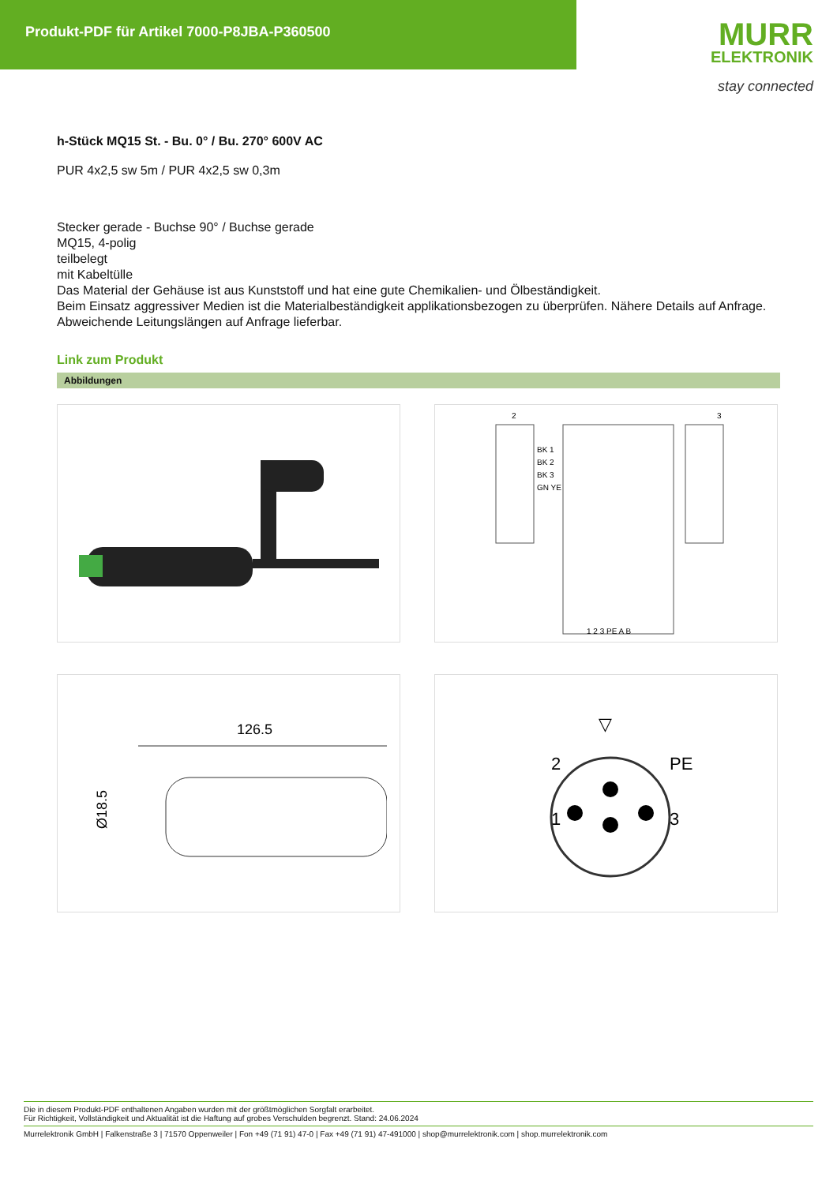Produkt-PDF für Artikel 7000-P8JBA-P360500
MURR
ELEKTRONIK
stay connected
h-Stück MQ15 St. - Bu. 0° / Bu. 270° 600V AC
PUR 4x2,5 sw 5m / PUR 4x2,5 sw 0,3m
Stecker gerade - Buchse 90° / Buchse gerade
MQ15, 4-polig
teilbelegt
mit Kabeltülle
Das Material der Gehäuse ist aus Kunststoff und hat eine gute Chemikalien- und Ölbeständigkeit.
Beim Einsatz aggressiver Medien ist die Materialbeständigkeit applikationsbezogen zu überprüfen. Nähere Details auf Anfrage.
Abweichende Leitungslängen auf Anfrage lieferbar.
Link zum Produkt
Abbildungen
2
3
BK 1
BK 2
BK 3
GN YE
1 2 3 PE A B
126.5
Ø18.5
▽
2
PE
1
3
Die in diesem Produkt-PDF enthaltenen Angaben wurden mit der größtmöglichen Sorgfalt erarbeitet.
Für Richtigkeit, Vollständigkeit und Aktualität ist die Haftung auf grobes Verschulden begrenzt. Stand: 24.06.2024
Murrelektronik GmbH | Falkenstraße 3 | 71570 Oppenweiler | Fon +49 (71 91) 47-0 | Fax +49 (71 91) 47-491000 | shop@murrelektronik.com | shop.murrelektronik.com